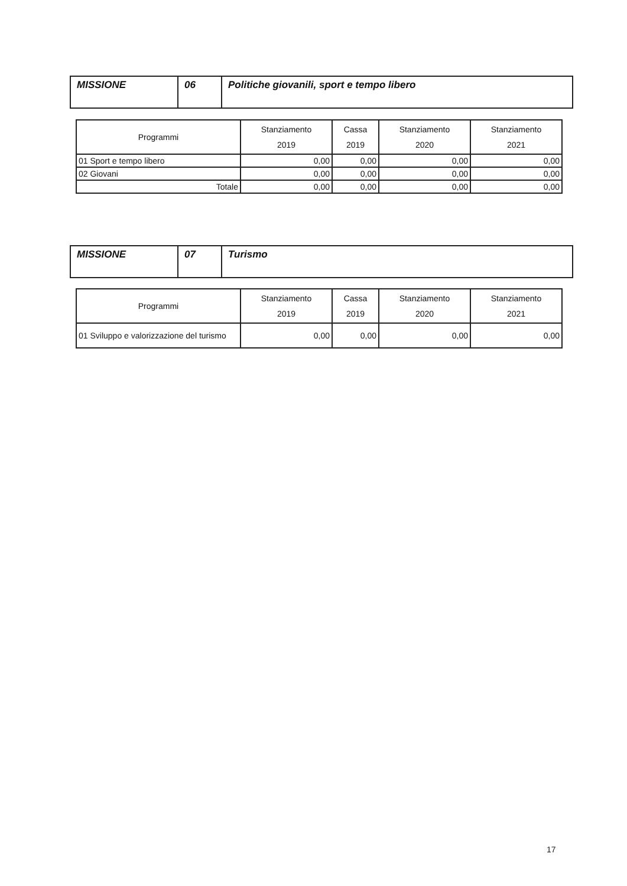| MISSIONE | 06 | Politiche giovanili, sport e tempo libero |
| Programmi | Stanziamento 2019 | Cassa 2019 | Stanziamento 2020 | Stanziamento 2021 |
| --- | --- | --- | --- | --- |
| 01 Sport e tempo libero | 0,00 | 0,00 | 0,00 | 0,00 |
| 02 Giovani | 0,00 | 0,00 | 0,00 | 0,00 |
| Totale | 0,00 | 0,00 | 0,00 | 0,00 |
| MISSIONE | 07 | Turismo |
| Programmi | Stanziamento 2019 | Cassa 2019 | Stanziamento 2020 | Stanziamento 2021 |
| --- | --- | --- | --- | --- |
| 01 Sviluppo e valorizzazione del turismo | 0,00 | 0,00 | 0,00 | 0,00 |
17